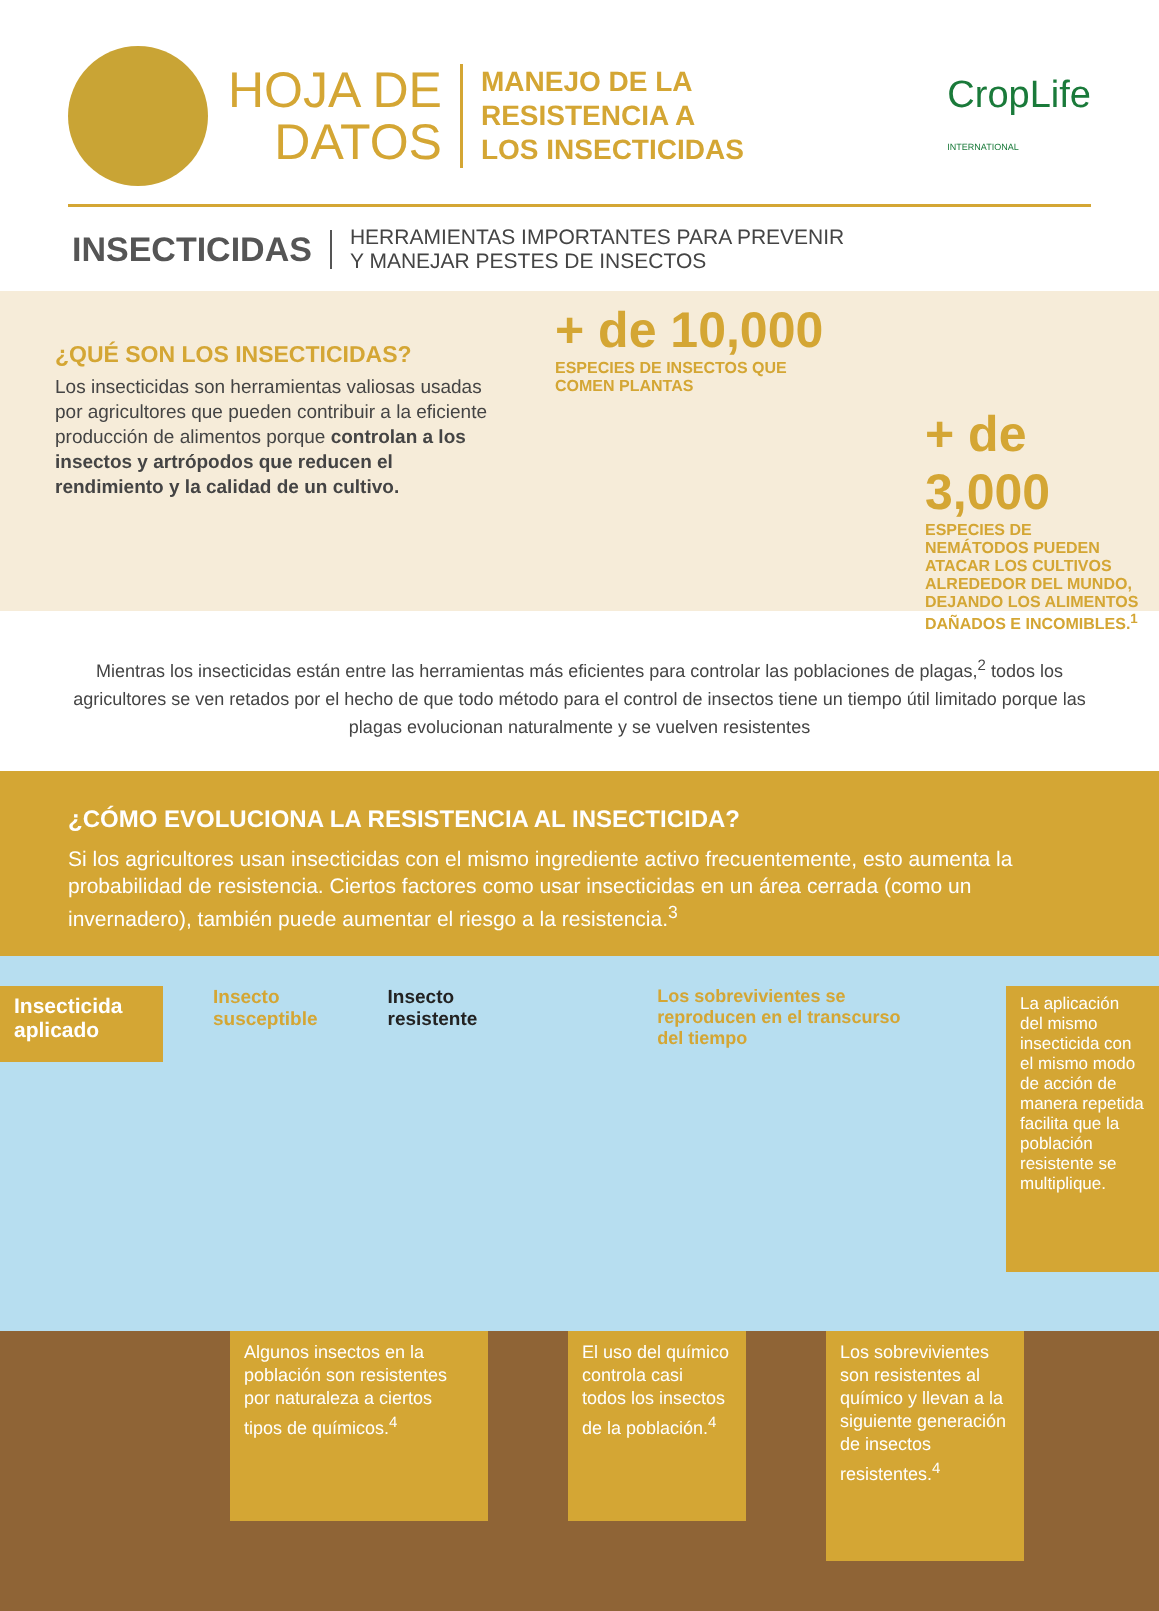HOJA DE
DATOS
MANEJO DE LA
RESISTENCIA A
LOS INSECTICIDAS
CropLife
INTERNATIONAL
INSECTICIDAS HERRAMIENTAS IMPORTANTES PARA PREVENIR
Y MANEJAR PESTES DE INSECTOS
¿QUÉ SON LOS INSECTICIDAS?
Los insecticidas son herramientas valiosas usadas por agricultores que pueden contribuir a la eficiente producción de alimentos porque controlan a los insectos y artrópodos que reducen el rendimiento y la calidad de un cultivo.
+ de 10,000
ESPECIES DE INSECTOS QUE
COMEN PLANTAS
+ de 3,000
ESPECIES DE NEMÁTODOS PUEDEN ATACAR LOS CULTIVOS ALREDEDOR DEL MUNDO, DEJANDO LOS ALIMENTOS DAÑADOS E INCOMIBLES.<sup>1</sup>
Mientras los insecticidas están entre las herramientas más eficientes para controlar las poblaciones de plagas,<sup>2</sup> todos los agricultores se ven retados por el hecho de que todo método para el control de insectos tiene un tiempo útil limitado porque las plagas evolucionan naturalmente y se vuelven resistentes
¿CÓMO EVOLUCIONA LA RESISTENCIA AL INSECTICIDA?
Si los agricultores usan insecticidas con el mismo ingrediente activo frecuentemente, esto aumenta la probabilidad de resistencia. Ciertos factores como usar insecticidas en un área cerrada (como un invernadero), también puede aumentar el riesgo a la resistencia.<sup>3</sup>
Insecticida aplicado
Insecto
susceptible
Insecto
resistente
Los sobrevivientes se reproducen en el transcurso del tiempo
La aplicación del mismo insecticida con el mismo modo de acción de manera repetida facilita que la población resistente se multiplique.
Algunos insectos en la población son resistentes por naturaleza a ciertos tipos de químicos.<sup>4</sup>
El uso del químico controla casi todos los insectos de la población.<sup>4</sup>
Los sobrevivientes son resistentes al químico y llevan a la siguiente generación de insectos resistentes.<sup>4</sup>